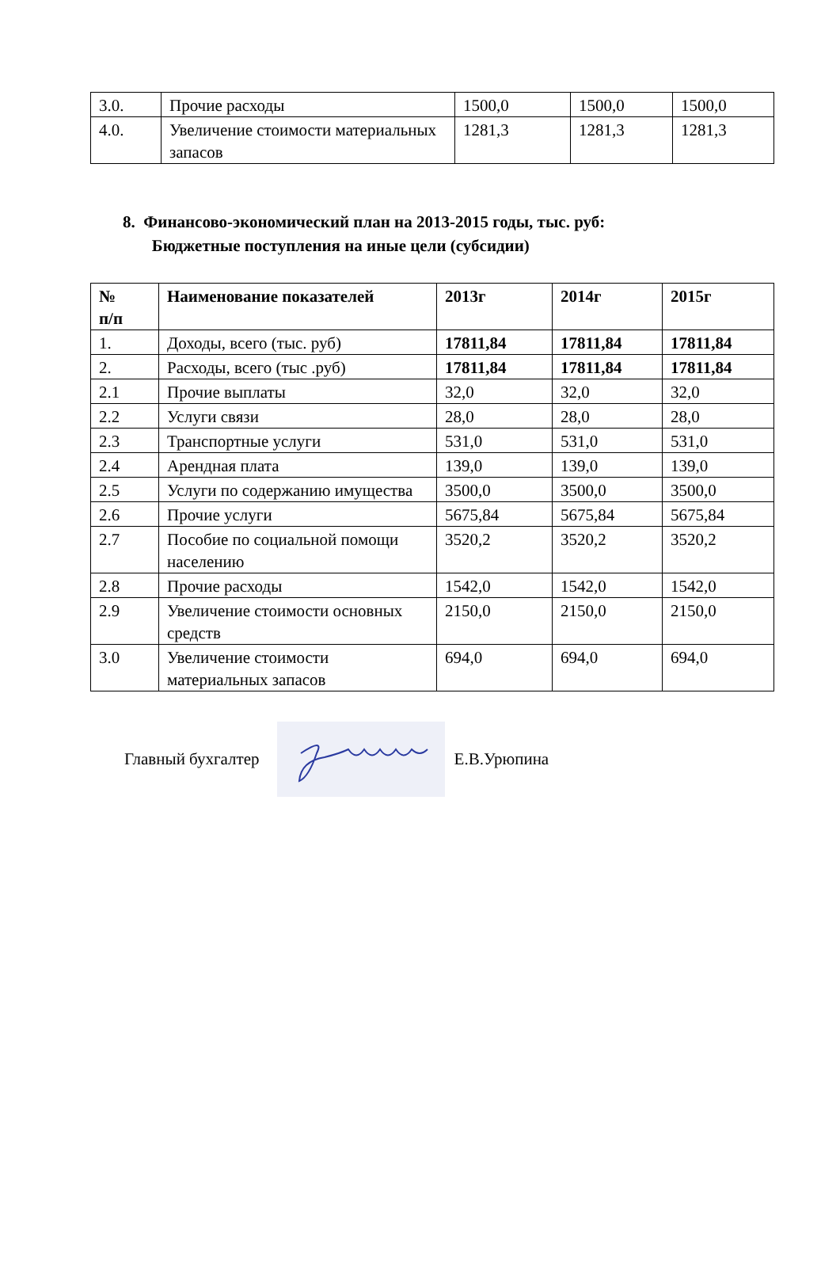| 3.0. | Прочие расходы | 1500,0 | 1500,0 | 1500,0 |
| 4.0. | Увеличение стоимости материальных запасов | 1281,3 | 1281,3 | 1281,3 |
8. Финансово-экономический план на 2013-2015 годы, тыс. руб:
Бюджетные поступления на иные цели (субсидии)
| № п/п | Наименование показателей | 2013г | 2014г | 2015г |
| --- | --- | --- | --- | --- |
| 1. | Доходы, всего (тыс. руб) | 17811,84 | 17811,84 | 17811,84 |
| 2. | Расходы, всего (тыс .руб) | 17811,84 | 17811,84 | 17811,84 |
| 2.1 | Прочие выплаты | 32,0 | 32,0 | 32,0 |
| 2.2 | Услуги связи | 28,0 | 28,0 | 28,0 |
| 2.3 | Транспортные услуги | 531,0 | 531,0 | 531,0 |
| 2.4 | Арендная плата | 139,0 | 139,0 | 139,0 |
| 2.5 | Услуги по содержанию имущества | 3500,0 | 3500,0 | 3500,0 |
| 2.6 | Прочие услуги | 5675,84 | 5675,84 | 5675,84 |
| 2.7 | Пособие по социальной помощи населению | 3520,2 | 3520,2 | 3520,2 |
| 2.8 | Прочие расходы | 1542,0 | 1542,0 | 1542,0 |
| 2.9 | Увеличение стоимости основных средств | 2150,0 | 2150,0 | 2150,0 |
| 3.0 | Увеличение стоимости материальных запасов | 694,0 | 694,0 | 694,0 |
Главный бухгалтер Е.В.Урюпина